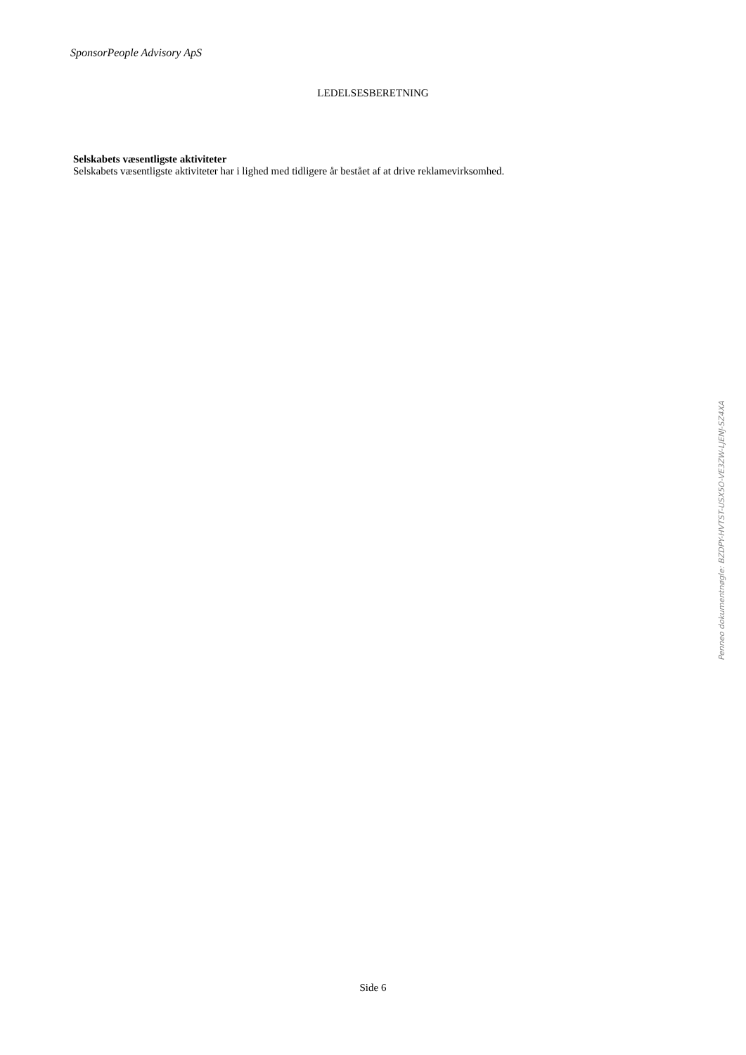SponsorPeople Advisory ApS
LEDELSESBERETNING
Selskabets væsentligste aktiviteter
Selskabets væsentligste aktiviteter har i lighed med tidligere år bestået af at drive reklamevirksomhed.
Penneo dokumentnøgle: BZDPY-HVTST-USX5O-VE3ZW-LJENJ-SZ4XA
Side 6